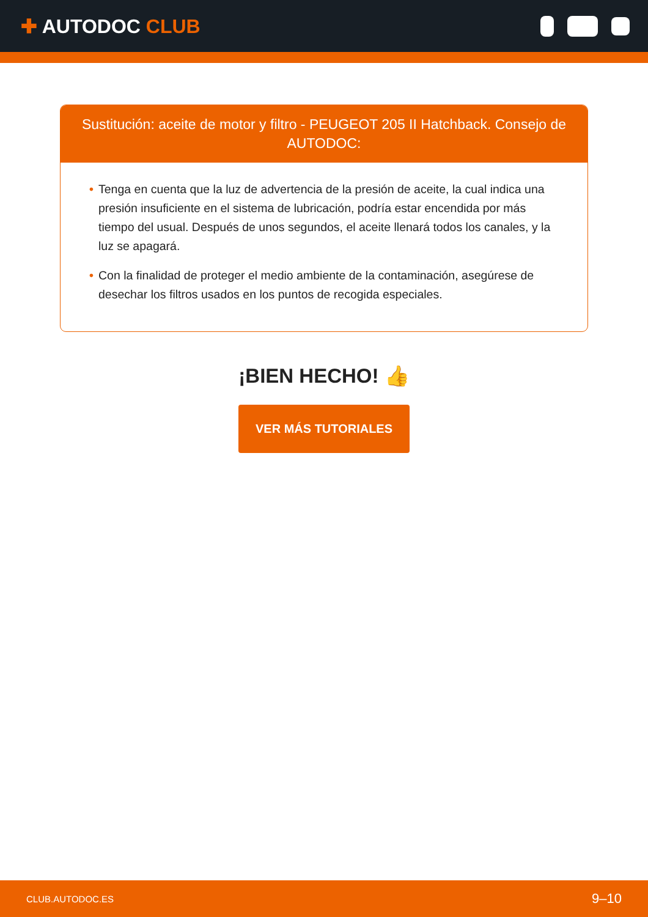✚ AUTODOC CLUB
Sustitución: aceite de motor y filtro - PEUGEOT 205 II Hatchback. Consejo de AUTODOC:
• Tenga en cuenta que la luz de advertencia de la presión de aceite, la cual indica una presión insuficiente en el sistema de lubricación, podría estar encendida por más tiempo del usual. Después de unos segundos, el aceite llenará todos los canales, y la luz se apagará.
• Con la finalidad de proteger el medio ambiente de la contaminación, asegúrese de desechar los filtros usados en los puntos de recogida especiales.
¡BIEN HECHO! 👍
VER MÁS TUTORIALES
CLUB.AUTODOC.ES 9–10